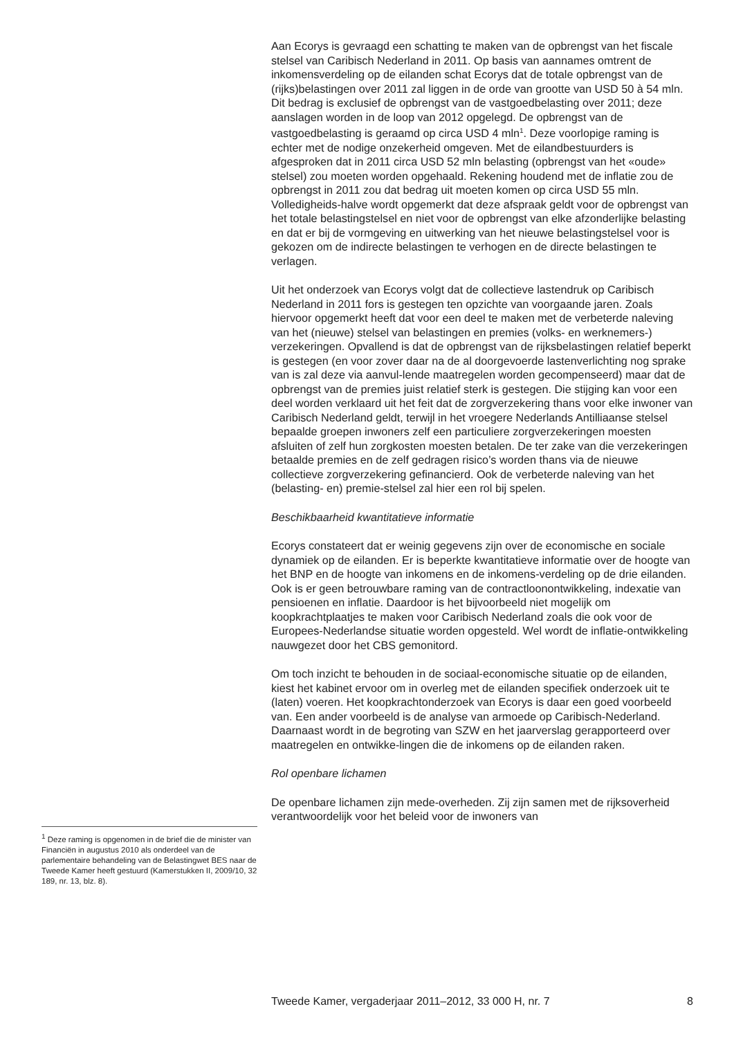<sup>1</sup> Deze raming is opgenomen in de brief die de minister van Financiën in augustus 2010 als onderdeel van de parlementaire behandeling van de Belastingwet BES naar de Tweede Kamer heeft gestuurd (Kamerstukken II, 2009/10, 32 189, nr. 13, blz. 8).
Aan Ecorys is gevraagd een schatting te maken van de opbrengst van het fiscale stelsel van Caribisch Nederland in 2011. Op basis van aannames omtrent de inkomensverdeling op de eilanden schat Ecorys dat de totale opbrengst van de (rijks)belastingen over 2011 zal liggen in de orde van grootte van USD 50 à 54 mln. Dit bedrag is exclusief de opbrengst van de vastgoedbelasting over 2011; deze aanslagen worden in de loop van 2012 opgelegd. De opbrengst van de vastgoedbelasting is geraamd op circa USD 4 mln<sup>1</sup>. Deze voorlopige raming is echter met de nodige onzekerheid omgeven. Met de eilandbestuurders is afgesproken dat in 2011 circa USD 52 mln belasting (opbrengst van het «oude» stelsel) zou moeten worden opgehaald. Rekening houdend met de inflatie zou de opbrengst in 2011 zou dat bedrag uit moeten komen op circa USD 55 mln. Volledigheids-halve wordt opgemerkt dat deze afspraak geldt voor de opbrengst van het totale belastingstelsel en niet voor de opbrengst van elke afzonderlijke belasting en dat er bij de vormgeving en uitwerking van het nieuwe belastingstelsel voor is gekozen om de indirecte belastingen te verhogen en de directe belastingen te verlagen.
Uit het onderzoek van Ecorys volgt dat de collectieve lastendruk op Caribisch Nederland in 2011 fors is gestegen ten opzichte van voorgaande jaren. Zoals hiervoor opgemerkt heeft dat voor een deel te maken met de verbeterde naleving van het (nieuwe) stelsel van belastingen en premies (volks- en werknemers-) verzekeringen. Opvallend is dat de opbrengst van de rijksbelastingen relatief beperkt is gestegen (en voor zover daar na de al doorgevoerde lastenverlichting nog sprake van is zal deze via aanvul-lende maatregelen worden gecompenseerd) maar dat de opbrengst van de premies juist relatief sterk is gestegen. Die stijging kan voor een deel worden verklaard uit het feit dat de zorgverzekering thans voor elke inwoner van Caribisch Nederland geldt, terwijl in het vroegere Nederlands Antilliaanse stelsel bepaalde groepen inwoners zelf een particuliere zorgverzekeringen moesten afsluiten of zelf hun zorgkosten moesten betalen. De ter zake van die verzekeringen betaalde premies en de zelf gedragen risico’s worden thans via de nieuwe collectieve zorgverzekering gefinancierd. Ook de verbeterde naleving van het (belasting- en) premie-stelsel zal hier een rol bij spelen.
Beschikbaarheid kwantitatieve informatie
Ecorys constateert dat er weinig gegevens zijn over de economische en sociale dynamiek op de eilanden. Er is beperkte kwantitatieve informatie over de hoogte van het BNP en de hoogte van inkomens en de inkomens-verdeling op de drie eilanden. Ook is er geen betrouwbare raming van de contractloonontwikkeling, indexatie van pensioenen en inflatie. Daardoor is het bijvoorbeeld niet mogelijk om koopkrachtplaatjes te maken voor Caribisch Nederland zoals die ook voor de Europees-Nederlandse situatie worden opgesteld. Wel wordt de inflatie-ontwikkeling nauwgezet door het CBS gemonitord.
Om toch inzicht te behouden in de sociaal-economische situatie op de eilanden, kiest het kabinet ervoor om in overleg met de eilanden specifiek onderzoek uit te (laten) voeren. Het koopkrachtonderzoek van Ecorys is daar een goed voorbeeld van. Een ander voorbeeld is de analyse van armoede op Caribisch-Nederland. Daarnaast wordt in de begroting van SZW en het jaarverslag gerapporteerd over maatregelen en ontwikke-lingen die de inkomens op de eilanden raken.
Rol openbare lichamen
De openbare lichamen zijn mede-overheden. Zij zijn samen met de rijksoverheid verantwoordelijk voor het beleid voor de inwoners van
Tweede Kamer, vergaderjaar 2011–2012, 33 000 H, nr. 7 8